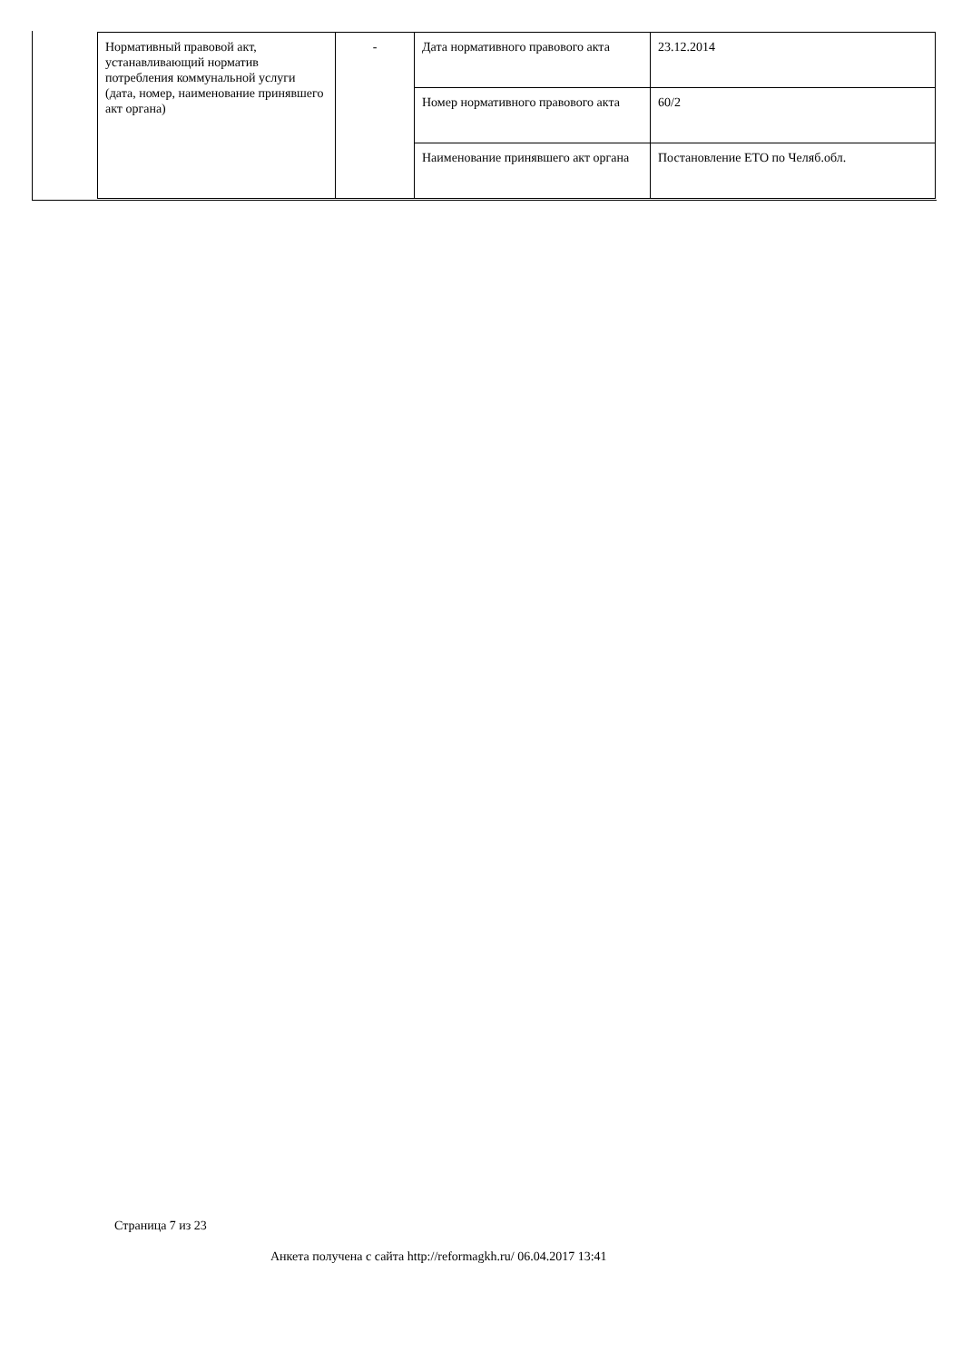| Нормативный правовой акт, устанавливающий норматив потребления коммунальной услуги (дата, номер, наименование принявшего акт органа) | - | Дата нормативного правового акта | 23.12.2014 |
| | | Номер нормативного правового акта | 60/2 |
| | | Наименование принявшего акт органа | Постановление ЕТО по Челяб.обл. |
Страница 7 из 23
Анкета получена с сайта http://reformagkh.ru/ 06.04.2017 13:41